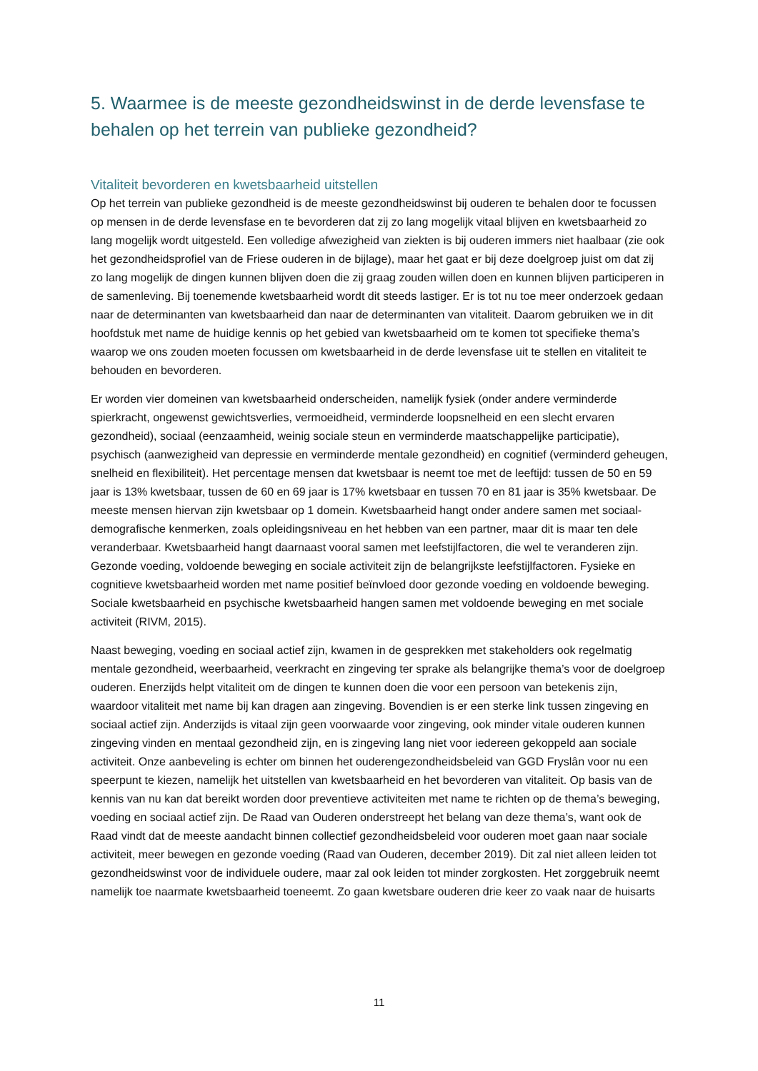5. Waarmee is de meeste gezondheidswinst in de derde levensfase te behalen op het terrein van publieke gezondheid?
Vitaliteit bevorderen en kwetsbaarheid uitstellen
Op het terrein van publieke gezondheid is de meeste gezondheidswinst bij ouderen te behalen door te focussen op mensen in de derde levensfase en te bevorderen dat zij zo lang mogelijk vitaal blijven en kwetsbaarheid zo lang mogelijk wordt uitgesteld. Een volledige afwezigheid van ziekten is bij ouderen immers niet haalbaar (zie ook het gezondheidsprofiel van de Friese ouderen in de bijlage), maar het gaat er bij deze doelgroep juist om dat zij zo lang mogelijk de dingen kunnen blijven doen die zij graag zouden willen doen en kunnen blijven participeren in de samenleving. Bij toenemende kwetsbaarheid wordt dit steeds lastiger. Er is tot nu toe meer onderzoek gedaan naar de determinanten van kwetsbaarheid dan naar de determinanten van vitaliteit. Daarom gebruiken we in dit hoofdstuk met name de huidige kennis op het gebied van kwetsbaarheid om te komen tot specifieke thema’s waarop we ons zouden moeten focussen om kwetsbaarheid in de derde levensfase uit te stellen en vitaliteit te behouden en bevorderen.
Er worden vier domeinen van kwetsbaarheid onderscheiden, namelijk fysiek (onder andere verminderde spierkracht, ongewenst gewichtsverlies, vermoeidheid, verminderde loopsnelheid en een slecht ervaren gezondheid), sociaal (eenzaamheid, weinig sociale steun en verminderde maatschappelijke participatie), psychisch (aanwezigheid van depressie en verminderde mentale gezondheid) en cognitief (verminderd geheugen, snelheid en flexibiliteit). Het percentage mensen dat kwetsbaar is neemt toe met de leeftijd: tussen de 50 en 59 jaar is 13% kwetsbaar, tussen de 60 en 69 jaar is 17% kwetsbaar en tussen 70 en 81 jaar is 35% kwetsbaar. De meeste mensen hiervan zijn kwetsbaar op 1 domein. Kwetsbaarheid hangt onder andere samen met sociaal-demografische kenmerken, zoals opleidingsniveau en het hebben van een partner, maar dit is maar ten dele veranderbaar. Kwetsbaarheid hangt daarnaast vooral samen met leefstijlfactoren, die wel te veranderen zijn. Gezonde voeding, voldoende beweging en sociale activiteit zijn de belangrijkste leefstijlfactoren. Fysieke en cognitieve kwetsbaarheid worden met name positief beïnvloed door gezonde voeding en voldoende beweging. Sociale kwetsbaarheid en psychische kwetsbaarheid hangen samen met voldoende beweging en met sociale activiteit (RIVM, 2015).
Naast beweging, voeding en sociaal actief zijn, kwamen in de gesprekken met stakeholders ook regelmatig mentale gezondheid, weerbaarheid, veerkracht en zingeving ter sprake als belangrijke thema’s voor de doelgroep ouderen. Enerzijds helpt vitaliteit om de dingen te kunnen doen die voor een persoon van betekenis zijn, waardoor vitaliteit met name bij kan dragen aan zingeving. Bovendien is er een sterke link tussen zingeving en sociaal actief zijn. Anderzijds is vitaal zijn geen voorwaarde voor zingeving, ook minder vitale ouderen kunnen zingeving vinden en mentaal gezondheid zijn, en is zingeving lang niet voor iedereen gekoppeld aan sociale activiteit. Onze aanbeveling is echter om binnen het ouderengezondheidsbeleid van GGD Fryslân voor nu een speerpunt te kiezen, namelijk het uitstellen van kwetsbaarheid en het bevorderen van vitaliteit. Op basis van de kennis van nu kan dat bereikt worden door preventieve activiteiten met name te richten op de thema’s beweging, voeding en sociaal actief zijn. De Raad van Ouderen onderstreept het belang van deze thema’s, want ook de Raad vindt dat de meeste aandacht binnen collectief gezondheidsbeleid voor ouderen moet gaan naar sociale activiteit, meer bewegen en gezonde voeding (Raad van Ouderen, december 2019). Dit zal niet alleen leiden tot gezondheidswinst voor de individuele oudere, maar zal ook leiden tot minder zorgkosten. Het zorggebruik neemt namelijk toe naarmate kwetsbaarheid toeneemt. Zo gaan kwetsbare ouderen drie keer zo vaak naar de huisarts
11